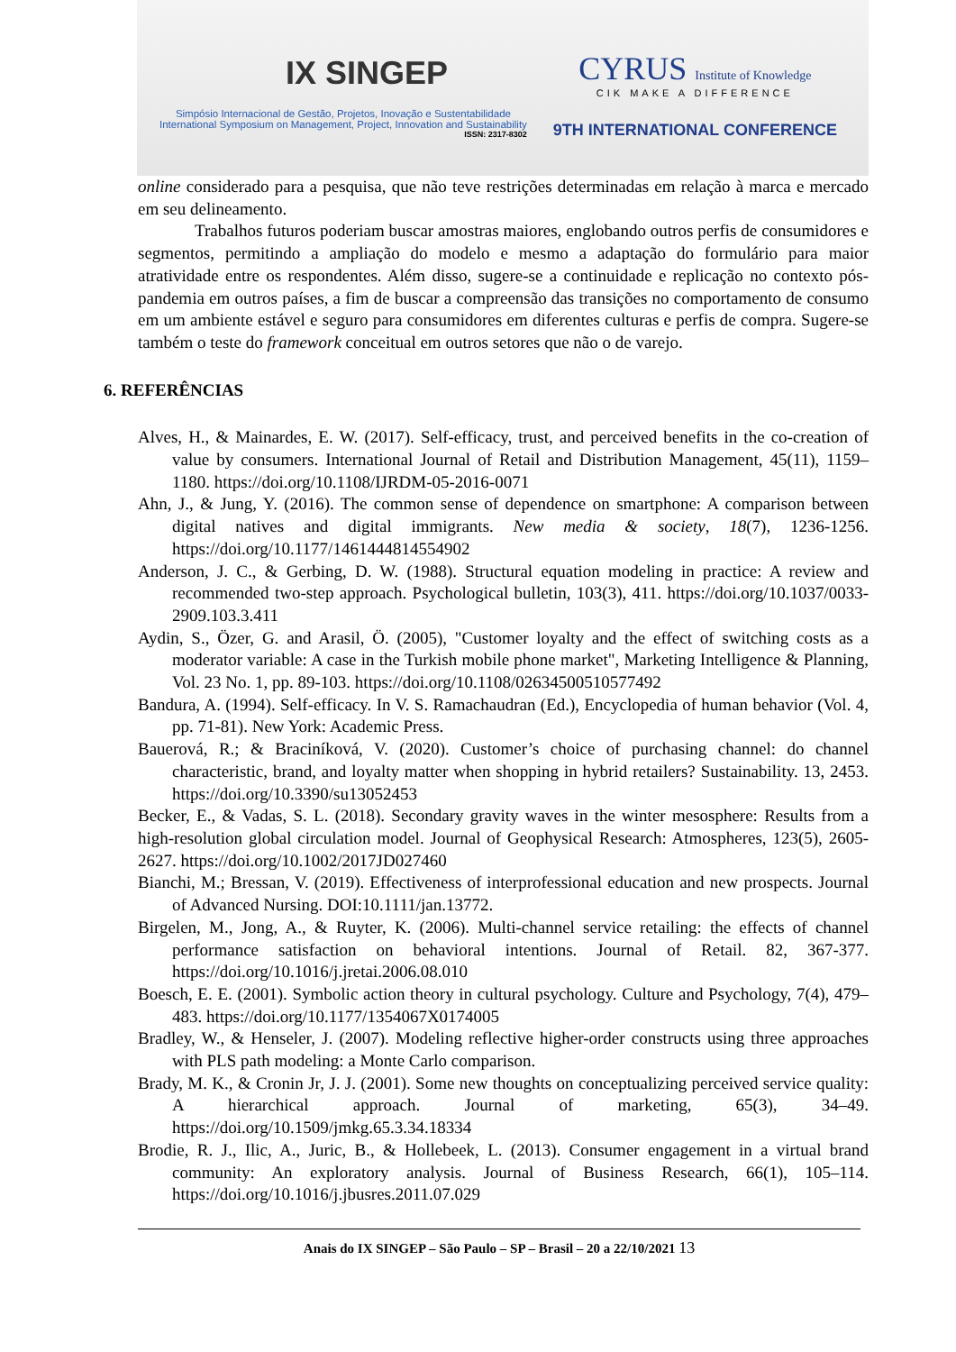IX SINGEP
Simpósio Internacional de Gestão, Projetos, Inovação e Sustentabilidade
International Symposium on Management, Project, Innovation and Sustainability
ISSN: 2317-8302
CYRUS Institute of Knowledge
CIK MAKE A DIFFERENCE
9TH INTERNATIONAL CONFERENCE
online considerado para a pesquisa, que não teve restrições determinadas em relação à marca e mercado em seu delineamento.
Trabalhos futuros poderiam buscar amostras maiores, englobando outros perfis de consumidores e segmentos, permitindo a ampliação do modelo e mesmo a adaptação do formulário para maior atratividade entre os respondentes. Além disso, sugere-se a continuidade e replicação no contexto pós-pandemia em outros países, a fim de buscar a compreensão das transições no comportamento de consumo em um ambiente estável e seguro para consumidores em diferentes culturas e perfis de compra. Sugere-se também o teste do framework conceitual em outros setores que não o de varejo.
6. REFERÊNCIAS
Alves, H., & Mainardes, E. W. (2017). Self-efficacy, trust, and perceived benefits in the co-creation of value by consumers. International Journal of Retail and Distribution Management, 45(11), 1159–1180. https://doi.org/10.1108/IJRDM-05-2016-0071
Ahn, J., & Jung, Y. (2016). The common sense of dependence on smartphone: A comparison between digital natives and digital immigrants. New media & society, 18(7), 1236-1256. https://doi.org/10.1177/1461444814554902
Anderson, J. C., & Gerbing, D. W. (1988). Structural equation modeling in practice: A review and recommended two-step approach. Psychological bulletin, 103(3), 411. https://doi.org/10.1037/0033-2909.103.3.411
Aydin, S., Özer, G. and Arasil, Ö. (2005), "Customer loyalty and the effect of switching costs as a moderator variable: A case in the Turkish mobile phone market", Marketing Intelligence & Planning, Vol. 23 No. 1, pp. 89-103. https://doi.org/10.1108/02634500510577492
Bandura, A. (1994). Self-efficacy. In V. S. Ramachaudran (Ed.), Encyclopedia of human behavior (Vol. 4, pp. 71-81). New York: Academic Press.
Bauerová, R.; & Braciníková, V. (2020). Customer’s choice of purchasing channel: do channel characteristic, brand, and loyalty matter when shopping in hybrid retailers? Sustainability. 13, 2453. https://doi.org/10.3390/su13052453
Becker, E., & Vadas, S. L. (2018). Secondary gravity waves in the winter mesosphere: Results from a high-resolution global circulation model. Journal of Geophysical Research: Atmospheres, 123(5), 2605-2627. https://doi.org/10.1002/2017JD027460
Bianchi, M.; Bressan, V. (2019). Effectiveness of interprofessional education and new prospects. Journal of Advanced Nursing. DOI:10.1111/jan.13772.
Birgelen, M., Jong, A., & Ruyter, K. (2006). Multi-channel service retailing: the effects of channel performance satisfaction on behavioral intentions. Journal of Retail. 82, 367-377. https://doi.org/10.1016/j.jretai.2006.08.010
Boesch, E. E. (2001). Symbolic action theory in cultural psychology. Culture and Psychology, 7(4), 479–483. https://doi.org/10.1177/1354067X0174005
Bradley, W., & Henseler, J. (2007). Modeling reflective higher-order constructs using three approaches with PLS path modeling: a Monte Carlo comparison.
Brady, M. K., & Cronin Jr, J. J. (2001). Some new thoughts on conceptualizing perceived service quality: A hierarchical approach. Journal of marketing, 65(3), 34–49. https://doi.org/10.1509/jmkg.65.3.34.18334
Brodie, R. J., Ilic, A., Juric, B., & Hollebeek, L. (2013). Consumer engagement in a virtual brand community: An exploratory analysis. Journal of Business Research, 66(1), 105–114. https://doi.org/10.1016/j.jbusres.2011.07.029
Anais do IX SINGEP – São Paulo – SP – Brasil – 20 a 22/10/2021 13